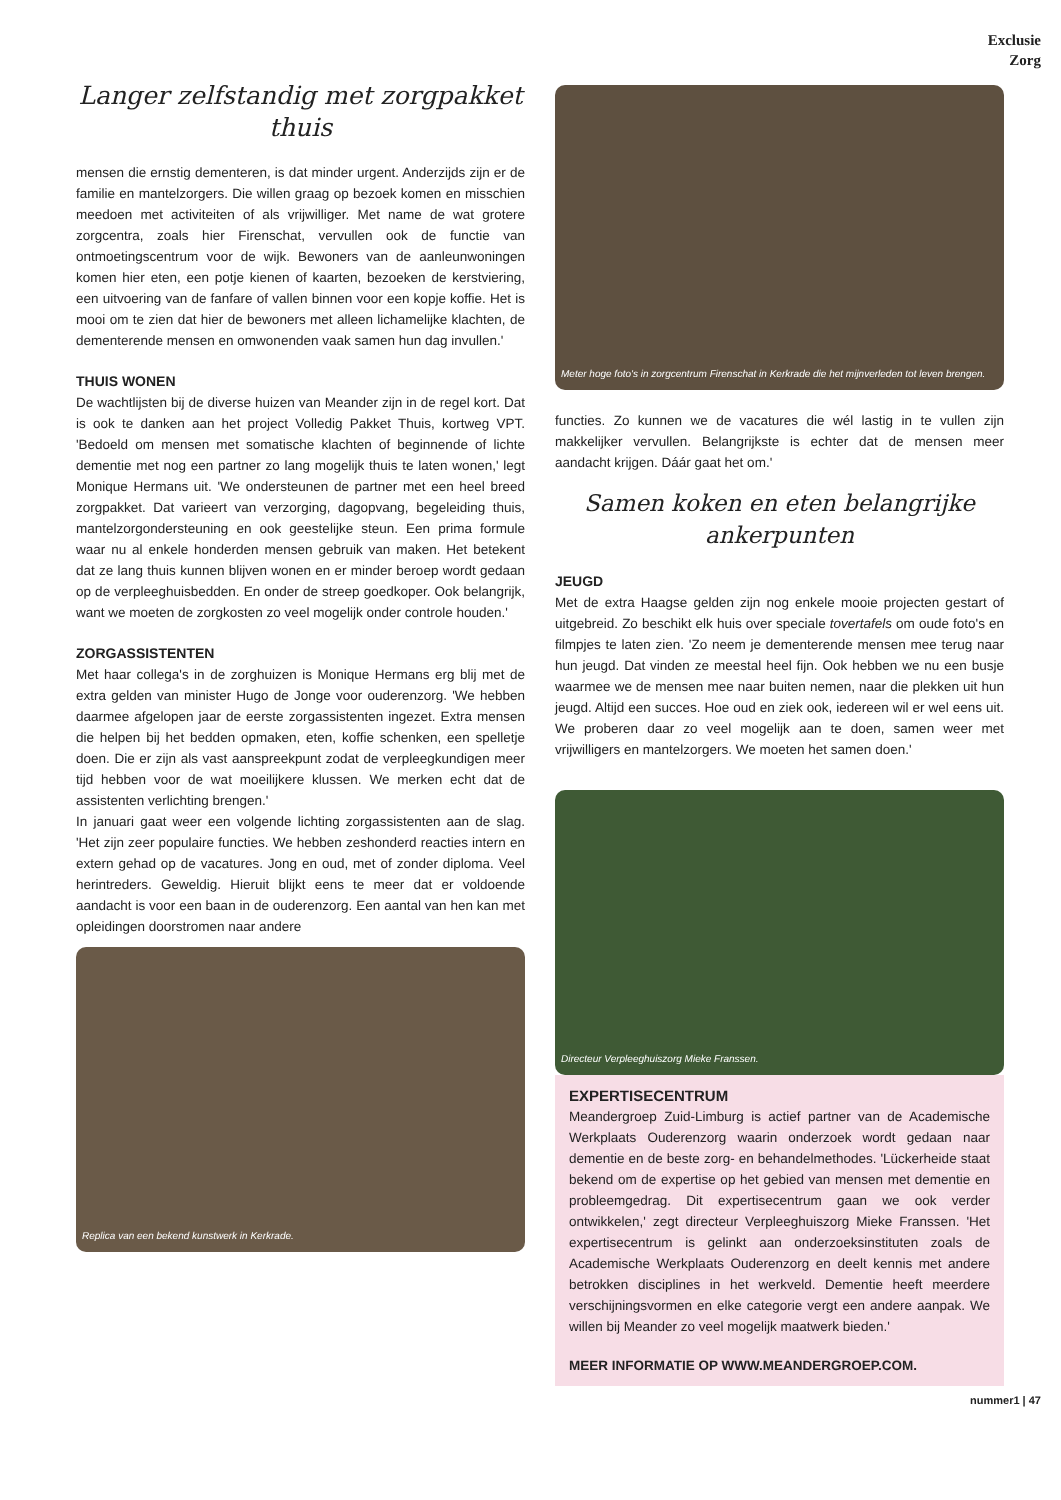Exclusie
Zorg
Langer zelfstandig met zorgpakket thuis
mensen die ernstig dementeren, is dat minder urgent. Anderzijds zijn er de familie en mantelzorgers. Die willen graag op bezoek komen en misschien meedoen met activiteiten of als vrijwilliger. Met name de wat grotere zorgcentra, zoals hier Firenschat, vervullen ook de functie van ontmoetingscentrum voor de wijk. Bewoners van de aanleunwoningen komen hier eten, een potje kienen of kaarten, bezoeken de kerstviering, een uitvoering van de fanfare of vallen binnen voor een kopje koffie. Het is mooi om te zien dat hier de bewoners met alleen lichamelijke klachten, de dementerende mensen en omwonenden vaak samen hun dag invullen.'
THUIS WONEN
De wachtlijsten bij de diverse huizen van Meander zijn in de regel kort. Dat is ook te danken aan het project Volledig Pakket Thuis, kortweg VPT. 'Bedoeld om mensen met somatische klachten of beginnende of lichte dementie met nog een partner zo lang mogelijk thuis te laten wonen,' legt Monique Hermans uit. 'We ondersteunen de partner met een heel breed zorgpakket. Dat varieert van verzorging, dagopvang, begeleiding thuis, mantelzorgondersteuning en ook geestelijke steun. Een prima formule waar nu al enkele honderden mensen gebruik van maken. Het betekent dat ze lang thuis kunnen blijven wonen en er minder beroep wordt gedaan op de verpleeghuisbedden. En onder de streep goedkoper. Ook belangrijk, want we moeten de zorgkosten zo veel mogelijk onder controle houden.'
ZORGASSISTENTEN
Met haar collega's in de zorghuizen is Monique Hermans erg blij met de extra gelden van minister Hugo de Jonge voor ouderenzorg. 'We hebben daarmee afgelopen jaar de eerste zorgassistenten ingezet. Extra mensen die helpen bij het bedden opmaken, eten, koffie schenken, een spelletje doen. Die er zijn als vast aanspreekpunt zodat de verpleegkundigen meer tijd hebben voor de wat moeilijkere klussen. We merken echt dat de assistenten verlichting brengen.'
In januari gaat weer een volgende lichting zorgassistenten aan de slag. 'Het zijn zeer populaire functies. We hebben zeshonderd reacties intern en extern gehad op de vacatures. Jong en oud, met of zonder diploma. Veel herintreders. Geweldig. Hieruit blijkt eens te meer dat er voldoende aandacht is voor een baan in de ouderenzorg. Een aantal van hen kan met opleidingen doorstromen naar andere
Replica van een bekend kunstwerk in Kerkrade.
Meter hoge foto's in zorgcentrum Firenschat in Kerkrade die het mijnverleden tot leven brengen.
functies. Zo kunnen we de vacatures die wél lastig in te vullen zijn makkelijker vervullen. Belangrijkste is echter dat de mensen meer aandacht krijgen. Dáár gaat het om.'
Samen koken en eten belangrijke ankerpunten
JEUGD
Met de extra Haagse gelden zijn nog enkele mooie projecten gestart of uitgebreid. Zo beschikt elk huis over speciale tovertafels om oude foto's en filmpjes te laten zien. 'Zo neem je dementerende mensen mee terug naar hun jeugd. Dat vinden ze meestal heel fijn. Ook hebben we nu een busje waarmee we de mensen mee naar buiten nemen, naar die plekken uit hun jeugd. Altijd een succes. Hoe oud en ziek ook, iedereen wil er wel eens uit. We proberen daar zo veel mogelijk aan te doen, samen weer met vrijwilligers en mantelzorgers. We moeten het samen doen.'
Directeur Verpleeghuiszorg Mieke Franssen.
EXPERTISECENTRUM
Meandergroep Zuid-Limburg is actief partner van de Academische Werkplaats Ouderenzorg waarin onderzoek wordt gedaan naar dementie en de beste zorg- en behandelmethodes. 'Lückerheide staat bekend om de expertise op het gebied van mensen met dementie en probleemgedrag. Dit expertisecentrum gaan we ook verder ontwikkelen,' zegt directeur Verpleeghuiszorg Mieke Franssen. 'Het expertisecentrum is gelinkt aan onderzoeksinstituten zoals de Academische Werkplaats Ouderenzorg en deelt kennis met andere betrokken disciplines in het werkveld. Dementie heeft meerdere verschijningsvormen en elke categorie vergt een andere aanpak. We willen bij Meander zo veel mogelijk maatwerk bieden.'
MEER INFORMATIE OP WWW.MEANDERGROEP.COM.
nummer1 | 47